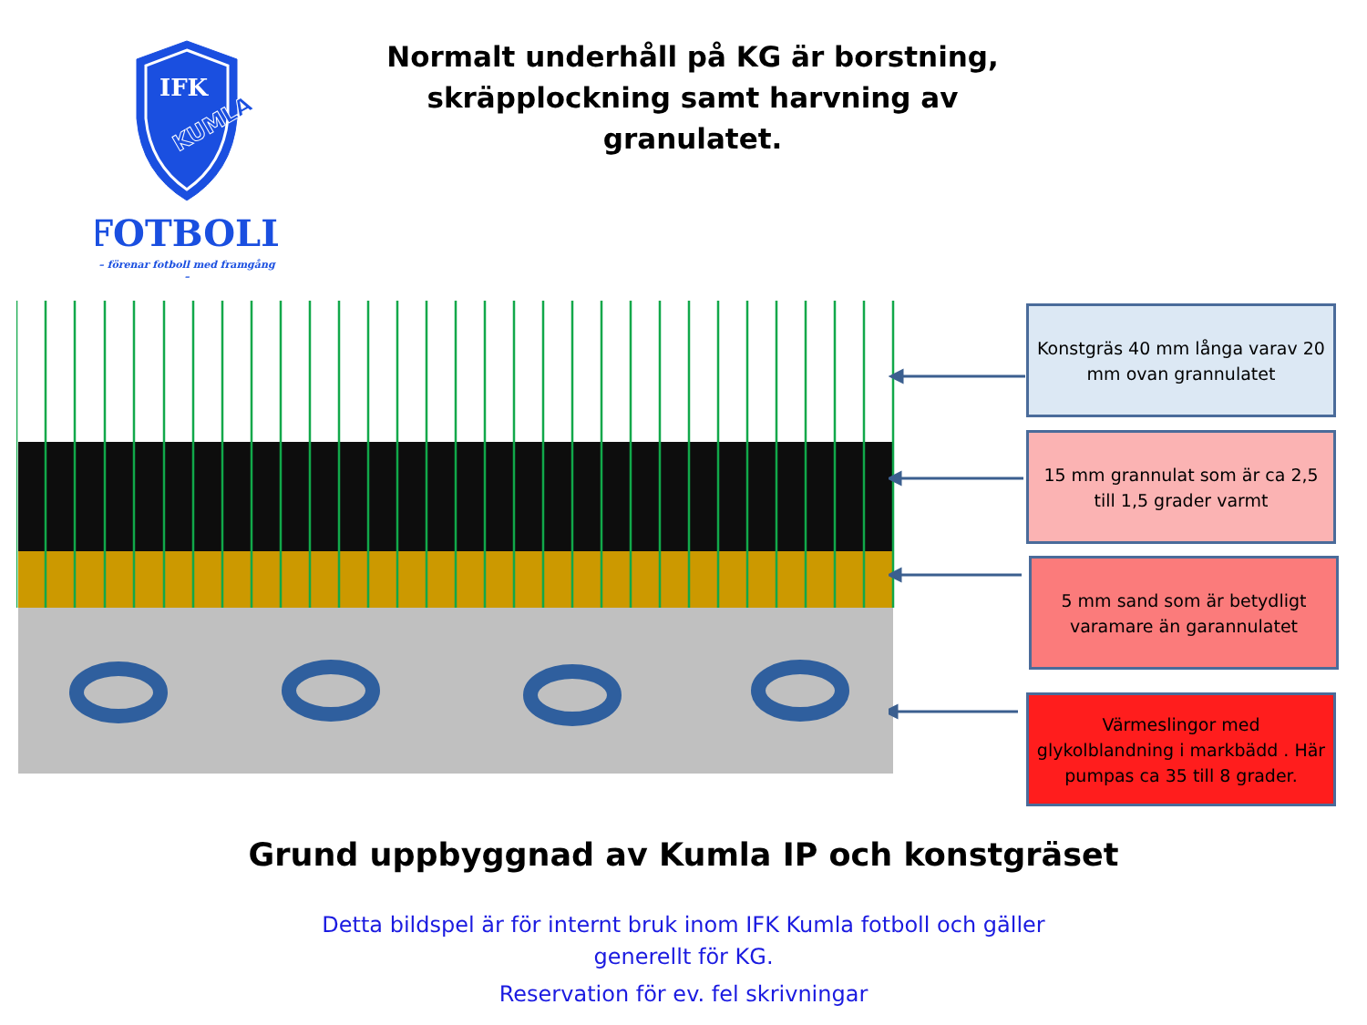IFK
KUMLA
FOTBOLL
– förenar fotboll med framgång –
Normalt underhåll på KG är borstning,
skräpplockning samt harvning av granulatet.
Konstgräs 40 mm långa varav 20 mm ovan grannulatet
15 mm grannulat som är ca 2,5 till 1,5 grader varmt
5 mm sand som är betydligt varamare än garannulatet
Värmeslingor med glykolblandning i markbädd . Här pumpas ca 35 till 8 grader.
Grund uppbyggnad av Kumla IP och konstgräset
Detta bildspel är för internt bruk inom IFK Kumla fotboll och gäller
generellt för KG.
Reservation för ev. fel skrivningar